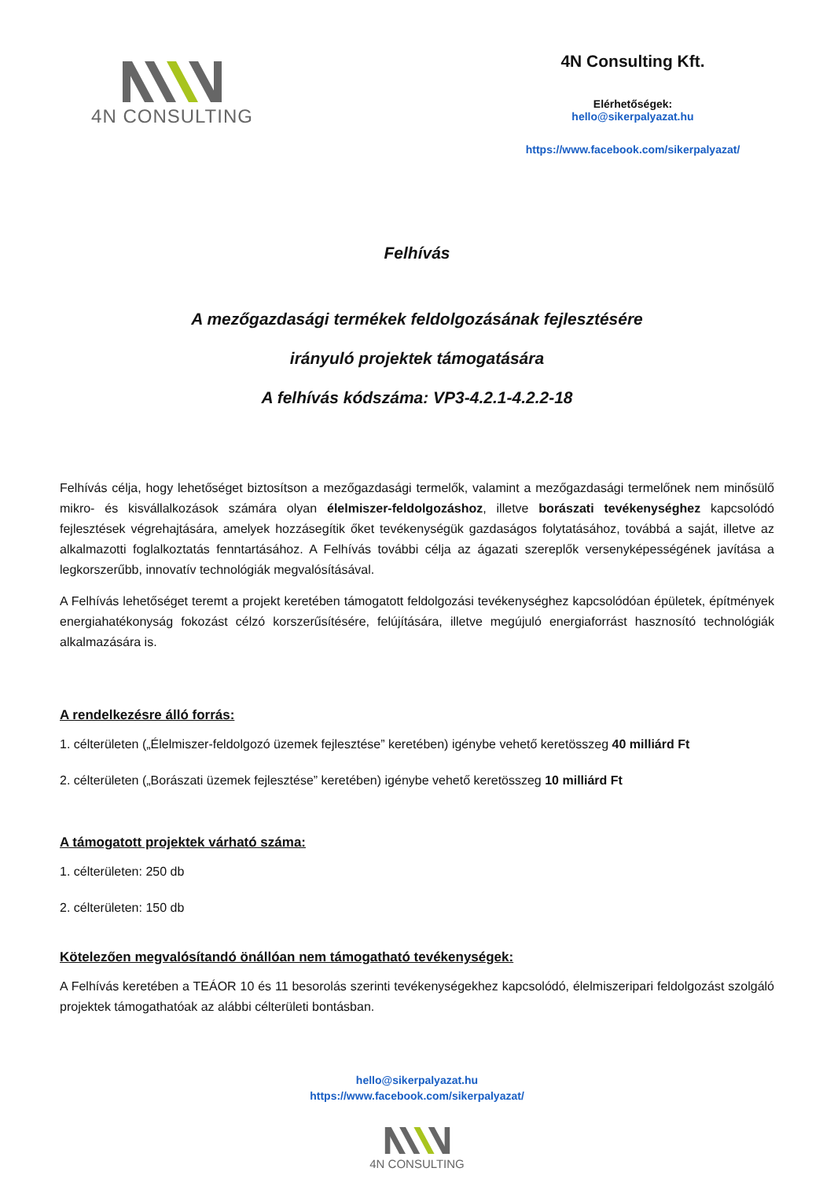4N CONSULTING
4N Consulting Kft.
Elérhetőségek:
hello@sikerpalyazat.hu
https://www.facebook.com/sikerpalyazat/
Felhívás
A mezőgazdasági termékek feldolgozásának fejlesztésére
irányuló projektek támogatására
A felhívás kódszáma: VP3-4.2.1-4.2.2-18
Felhívás célja, hogy lehetőséget biztosítson a mezőgazdasági termelők, valamint a mezőgazdasági termelőnek nem minősülő mikro- és kisvállalkozások számára olyan élelmiszer-feldolgozáshoz, illetve borászati tevékenységhez kapcsolódó fejlesztések végrehajtására, amelyek hozzásegítik őket tevékenységük gazdaságos folytatásához, továbbá a saját, illetve az alkalmazotti foglalkoztatás fenntartásához. A Felhívás további célja az ágazati szereplők versenyképességének javítása a legkorszerűbb, innovatív technológiák megvalósításával.
A Felhívás lehetőséget teremt a projekt keretében támogatott feldolgozási tevékenységhez kapcsolódóan épületek, építmények energiahatékonyság fokozást célzó korszerűsítésére, felújítására, illetve megújuló energiaforrást hasznosító technológiák alkalmazására is.
A rendelkezésre álló forrás:
1. célterületen („Élelmiszer-feldolgozó üzemek fejlesztése” keretében) igénybe vehető keretösszeg 40 milliárd Ft
2. célterületen („Borászati üzemek fejlesztése” keretében) igénybe vehető keretösszeg 10 milliárd Ft
A támogatott projektek várható száma:
1. célterületen: 250 db
2. célterületen: 150 db
Kötelezően megvalósítandó önállóan nem támogatható tevékenységek:
A Felhívás keretében a TEÁOR 10 és 11 besorolás szerinti tevékenységekhez kapcsolódó, élelmiszeripari feldolgozást szolgáló projektek támogathatóak az alábbi célterületi bontásban.
hello@sikerpalyazat.hu
https://www.facebook.com/sikerpalyazat/
4N CONSULTING